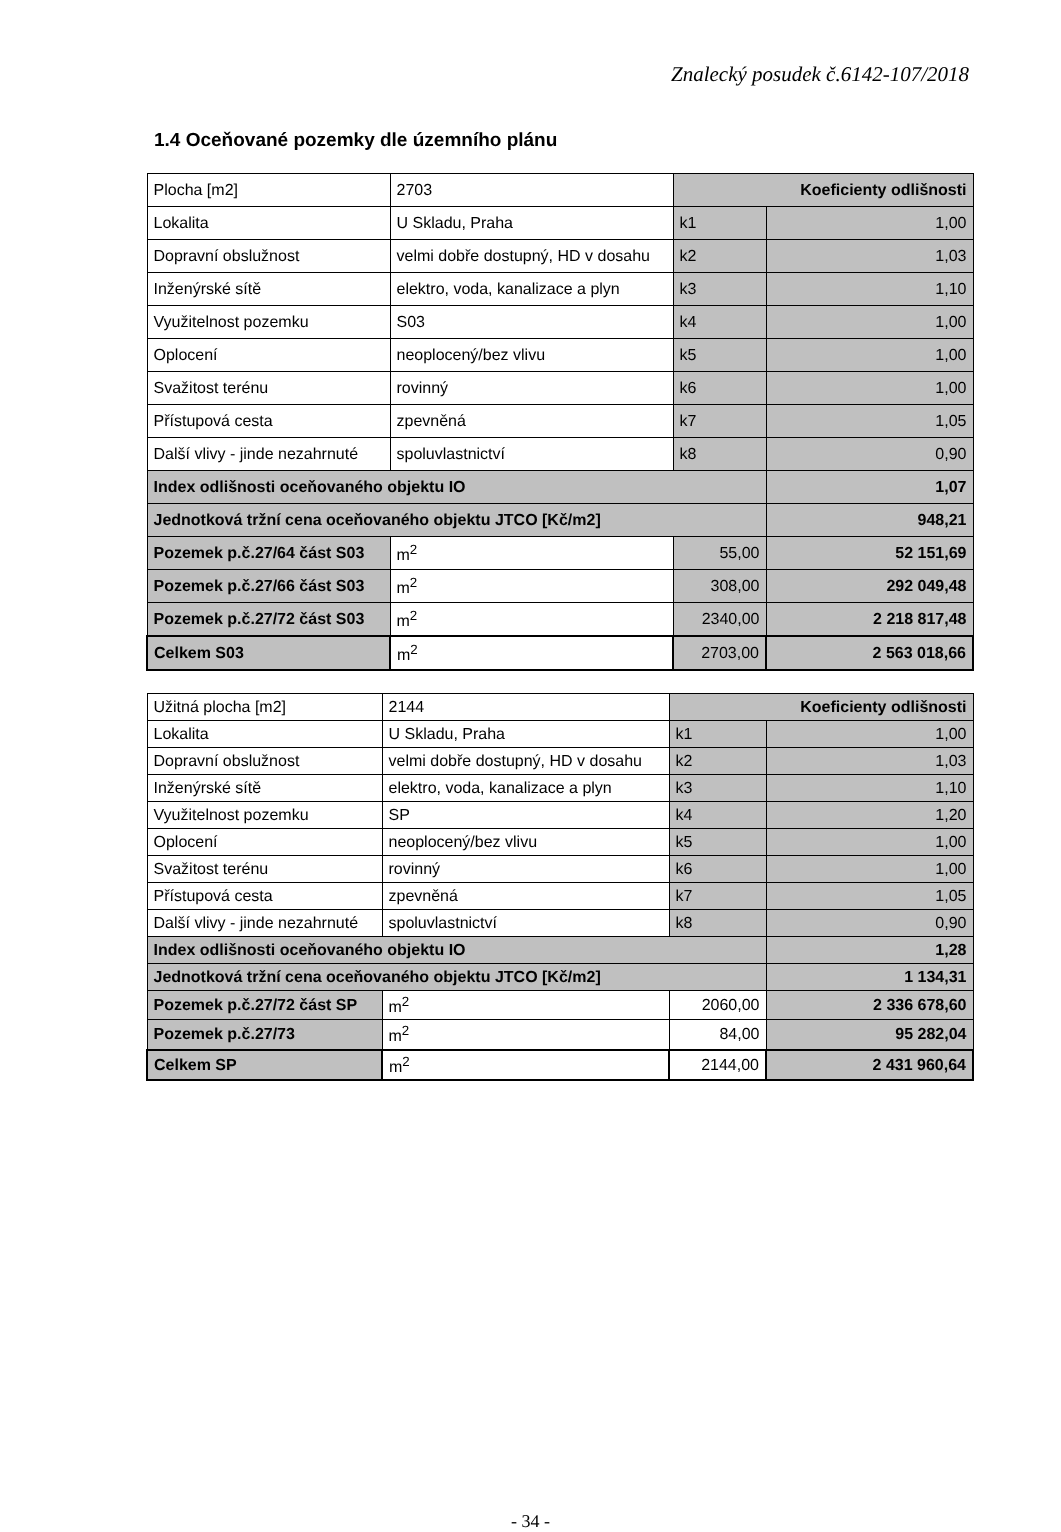Znalecký posudek č.6142-107/2018
1.4 Oceňované pozemky dle územního plánu
| Plocha [m2] | 2703 | Koeficienty odlišnosti | |
| Lokalita | U Skladu, Praha | k1 | 1,00 |
| Dopravní obslužnost | velmi dobře dostupný, HD v dosahu | k2 | 1,03 |
| Inženýrské sítě | elektro, voda, kanalizace a plyn | k3 | 1,10 |
| Využitelnost pozemku | S03 | k4 | 1,00 |
| Oplocení | neoplocený/bez vlivu | k5 | 1,00 |
| Svažitost terénu | rovinný | k6 | 1,00 |
| Přístupová cesta | zpevněná | k7 | 1,05 |
| Další vlivy - jinde nezahrnuté | spoluvlastnictví | k8 | 0,90 |
| Index odlišnosti oceňovaného objektu IO | | | 1,07 |
| Jednotková tržní cena oceňovaného objektu JTCO [Kč/m2] | | | 948,21 |
| Pozemek p.č.27/64 část S03 | m<sup>2</sup> | 55,00 | 52 151,69 |
| Pozemek p.č.27/66 část S03 | m<sup>2</sup> | 308,00 | 292 049,48 |
| Pozemek p.č.27/72 část S03 | m<sup>2</sup> | 2340,00 | 2 218 817,48 |
| Celkem S03 | m<sup>2</sup> | 2703,00 | 2 563 018,66 |
| Užitná plocha [m2] | 2144 | Koeficienty odlišnosti | |
| Lokalita | U Skladu, Praha | k1 | 1,00 |
| Dopravní obslužnost | velmi dobře dostupný, HD v dosahu | k2 | 1,03 |
| Inženýrské sítě | elektro, voda, kanalizace a plyn | k3 | 1,10 |
| Využitelnost pozemku | SP | k4 | 1,20 |
| Oplocení | neoplocený/bez vlivu | k5 | 1,00 |
| Svažitost terénu | rovinný | k6 | 1,00 |
| Přístupová cesta | zpevněná | k7 | 1,05 |
| Další vlivy - jinde nezahrnuté | spoluvlastnictví | k8 | 0,90 |
| Index odlišnosti oceňovaného objektu IO | | | 1,28 |
| Jednotková tržní cena oceňovaného objektu JTCO [Kč/m2] | | | 1 134,31 |
| Pozemek p.č.27/72 část SP | m<sup>2</sup> | 2060,00 | 2 336 678,60 |
| Pozemek p.č.27/73 | m<sup>2</sup> | 84,00 | 95 282,04 |
| Celkem SP | m<sup>2</sup> | 2144,00 | 2 431 960,64 |
- 34 -